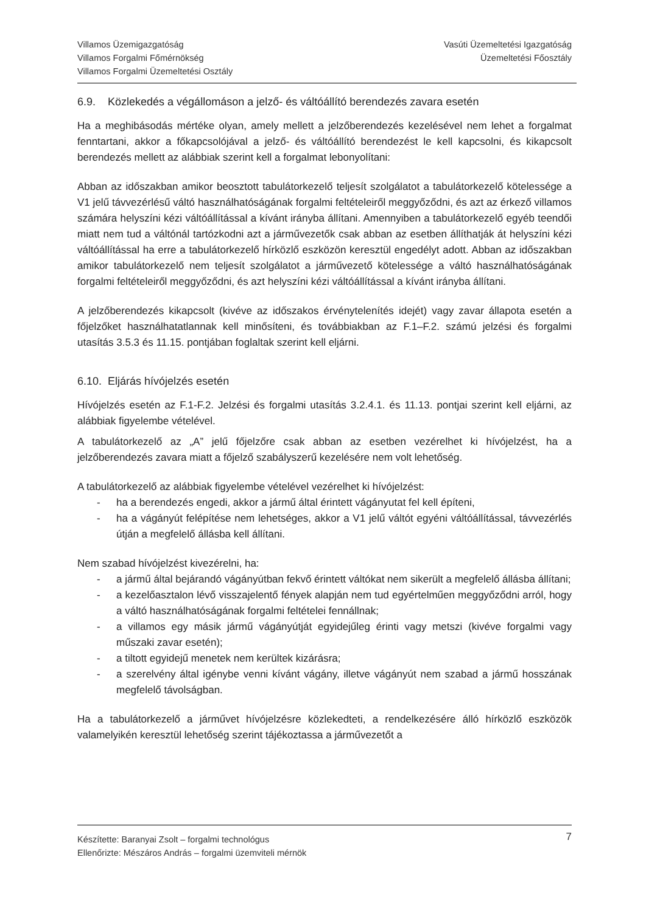Villamos Üzemigazgatóság
Villamos Forgalmi Főmérnökség
Villamos Forgalmi Üzemeltetési Osztály
Vasúti Üzemeltetési Igazgatóság
Üzemeltetési Főosztály
6.9. Közlekedés a végállomáson a jelző- és váltóállító berendezés zavara esetén
Ha a meghibásodás mértéke olyan, amely mellett a jelzőberendezés kezelésével nem lehet a forgalmat fenntartani, akkor a főkapcsolójával a jelző- és váltóállító berendezést le kell kapcsolni, és kikapcsolt berendezés mellett az alábbiak szerint kell a forgalmat lebonyolítani:
Abban az időszakban amikor beosztott tabulátorkezelő teljesít szolgálatot a tabulátorkezelő kötelessége a V1 jelű távvezérlésű váltó használhatóságának forgalmi feltételeiről meggyőződni, és azt az érkező villamos számára helyszíni kézi váltóállítással a kívánt irányba állítani. Amennyiben a tabulátorkezelő egyéb teendői miatt nem tud a váltónál tartózkodni azt a járművezetők csak abban az esetben állíthatják át helyszíni kézi váltóállítással ha erre a tabulátorkezelő hírközlő eszközön keresztül engedélyt adott. Abban az időszakban amikor tabulátorkezelő nem teljesít szolgálatot a járművezető kötelessége a váltó használhatóságának forgalmi feltételeiről meggyőződni, és azt helyszíni kézi váltóállítással a kívánt irányba állítani.
A jelzőberendezés kikapcsolt (kivéve az időszakos érvénytelenítés idejét) vagy zavar állapota esetén a főjelzőket használhatatlannak kell minősíteni, és továbbiakban az F.1–F.2. számú jelzési és forgalmi utasítás 3.5.3 és 11.15. pontjában foglaltak szerint kell eljárni.
6.10. Eljárás hívójelzés esetén
Hívójelzés esetén az F.1-F.2. Jelzési és forgalmi utasítás 3.2.4.1. és 11.13. pontjai szerint kell eljárni, az alábbiak figyelembe vételével.
A tabulátorkezelő az „A” jelű főjelzőre csak abban az esetben vezérelhet ki hívójelzést, ha a jelzőberendezés zavara miatt a főjelző szabályszerű kezelésére nem volt lehetőség.
A tabulátorkezelő az alábbiak figyelembe vételével vezérelhet ki hívójelzést:
- ha a berendezés engedi, akkor a jármű által érintett vágányutat fel kell építeni,
- ha a vágányút felépítése nem lehetséges, akkor a V1 jelű váltót egyéni váltóállítással, távvezérlés útján a megfelelő állásba kell állítani.
Nem szabad hívójelzést kivezérelni, ha:
- a jármű által bejárandó vágányútban fekvő érintett váltókat nem sikerült a megfelelő állásba állítani;
- a kezelőasztalon lévő visszajelentő fények alapján nem tud egyértelműen meggyőződni arról, hogy a váltó használhatóságának forgalmi feltételei fennállnak;
- a villamos egy másik jármű vágányútját egyidejűleg érinti vagy metszi (kivéve forgalmi vagy műszaki zavar esetén);
- a tiltott egyidejű menetek nem kerültek kizárásra;
- a szerelvény által igénybe venni kívánt vágány, illetve vágányút nem szabad a jármű hosszának megfelelő távolságban.
Ha a tabulátorkezelő a járművet hívójelzésre közlekedteti, a rendelkezésére álló hírközlő eszközök valamelyikén keresztül lehetőség szerint tájékoztassa a járművezetőt a
7 Készítette: Baranyai Zsolt – forgalmi technológus
Ellenőrizte: Mészáros András – forgalmi üzemviteli mérnök